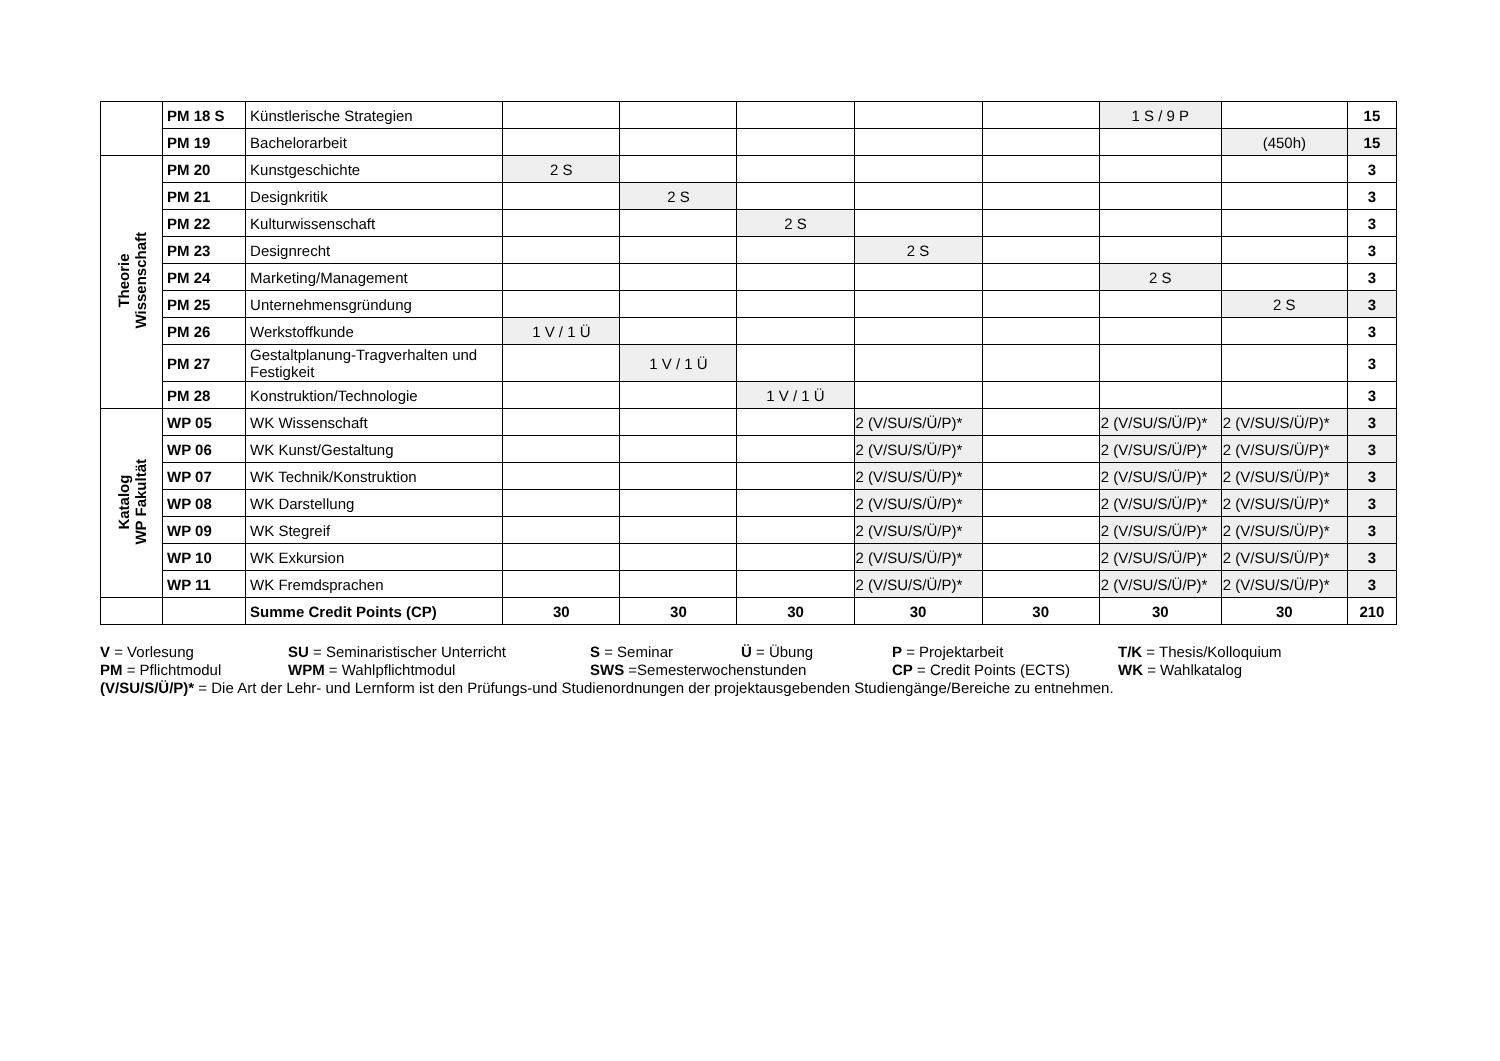| | PM 18 S | Künstlerische Strategien | | | | | | 1 S / 9 P | | 15 |
| | PM 19 | Bachelorarbeit | | | | | | | (450h) | 15 |
| Theorie Wissenschaft | PM 20 | Kunstgeschichte | 2 S | | | | | | | 3 |
| | PM 21 | Designkritik | | 2 S | | | | | | 3 |
| | PM 22 | Kulturwissenschaft | | | 2 S | | | | | 3 |
| | PM 23 | Designrecht | | | | 2 S | | | | 3 |
| | PM 24 | Marketing/Management | | | | | | 2 S | | 3 |
| | PM 25 | Unternehmensgründung | | | | | | | 2 S | 3 |
| | PM 26 | Werkstoffkunde | 1 V / 1 Ü | | | | | | | 3 |
| | PM 27 | Gestaltplanung-Tragverhalten und Festigkeit | | 1 V / 1 Ü | | | | | | 3 |
| | PM 28 | Konstruktion/Technologie | | | 1 V / 1 Ü | | | | | 3 |
| Katalog WP Fakultät | WP 05 | WK Wissenschaft | | | | 2 (V/SU/S/Ü/P)* | | 2 (V/SU/S/Ü/P)* | 2 (V/SU/S/Ü/P)* | 3 |
| | WP 06 | WK Kunst/Gestaltung | | | | 2 (V/SU/S/Ü/P)* | | 2 (V/SU/S/Ü/P)* | 2 (V/SU/S/Ü/P)* | 3 |
| | WP 07 | WK Technik/Konstruktion | | | | 2 (V/SU/S/Ü/P)* | | 2 (V/SU/S/Ü/P)* | 2 (V/SU/S/Ü/P)* | 3 |
| | WP 08 | WK Darstellung | | | | 2 (V/SU/S/Ü/P)* | | 2 (V/SU/S/Ü/P)* | 2 (V/SU/S/Ü/P)* | 3 |
| | WP 09 | WK Stegreif | | | | 2 (V/SU/S/Ü/P)* | | 2 (V/SU/S/Ü/P)* | 2 (V/SU/S/Ü/P)* | 3 |
| | WP 10 | WK Exkursion | | | | 2 (V/SU/S/Ü/P)* | | 2 (V/SU/S/Ü/P)* | 2 (V/SU/S/Ü/P)* | 3 |
| | WP 11 | WK Fremdsprachen | | | | 2 (V/SU/S/Ü/P)* | | 2 (V/SU/S/Ü/P)* | 2 (V/SU/S/Ü/P)* | 3 |
| | | Summe Credit Points (CP) | 30 | 30 | 30 | 30 | 30 | 30 | 30 | 210 |
V = Vorlesung SU = Seminaristischer Unterricht S = Seminar Ü = Übung P = Projektarbeit T/K = Thesis/Kolloquium
PM = Pflichtmodul WPM = Wahlpflichtmodul SWS =Semesterwochenstunden CP = Credit Points (ECTS) WK = Wahlkatalog
(V/SU/S/Ü/P)* = Die Art der Lehr- und Lernform ist den Prüfungs-und Studienordnungen der projektausgebenden Studiengänge/Bereiche zu entnehmen.